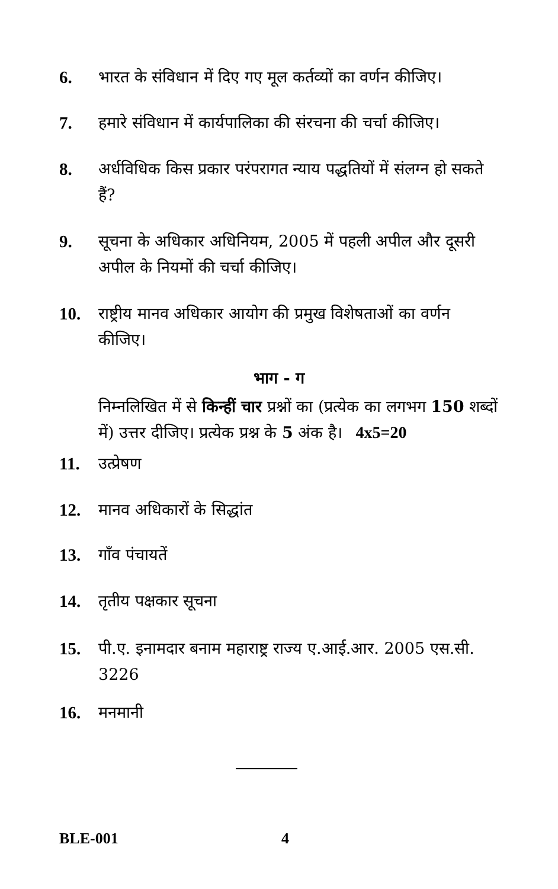6. भारत के संविधान में दिए गए मूल कर्तव्यों का वर्णन कीजिए।
7. हमारे संविधान में कार्यपालिका की संरचना की चर्चा कीजिए।
8. अर्धविधिक किस प्रकार परंपरागत न्याय पद्धतियों में संलग्न हो सकते हैं?
9. सूचना के अधिकार अधिनियम, 2005 में पहली अपील और दूसरी अपील के नियमों की चर्चा कीजिए।
10. राष्ट्रीय मानव अधिकार आयोग की प्रमुख विशेषताओं का वर्णन कीजिए।
भाग - ग
निम्नलिखित में से किन्हीं चार प्रश्नों का (प्रत्येक का लगभग 150 शब्दों में) उत्तर दीजिए। प्रत्येक प्रश्न के 5 अंक है। 4x5=20
11. उत्प्रेषण
12. मानव अधिकारों के सिद्धांत
13. गाँव पंचायतें
14. तृतीय पक्षकार सूचना
15. पी.ए. इनामदार बनाम महाराष्ट्र राज्य ए.आई.आर. 2005 एस.सी. 3226
16. मनमानी
BLE-001 4